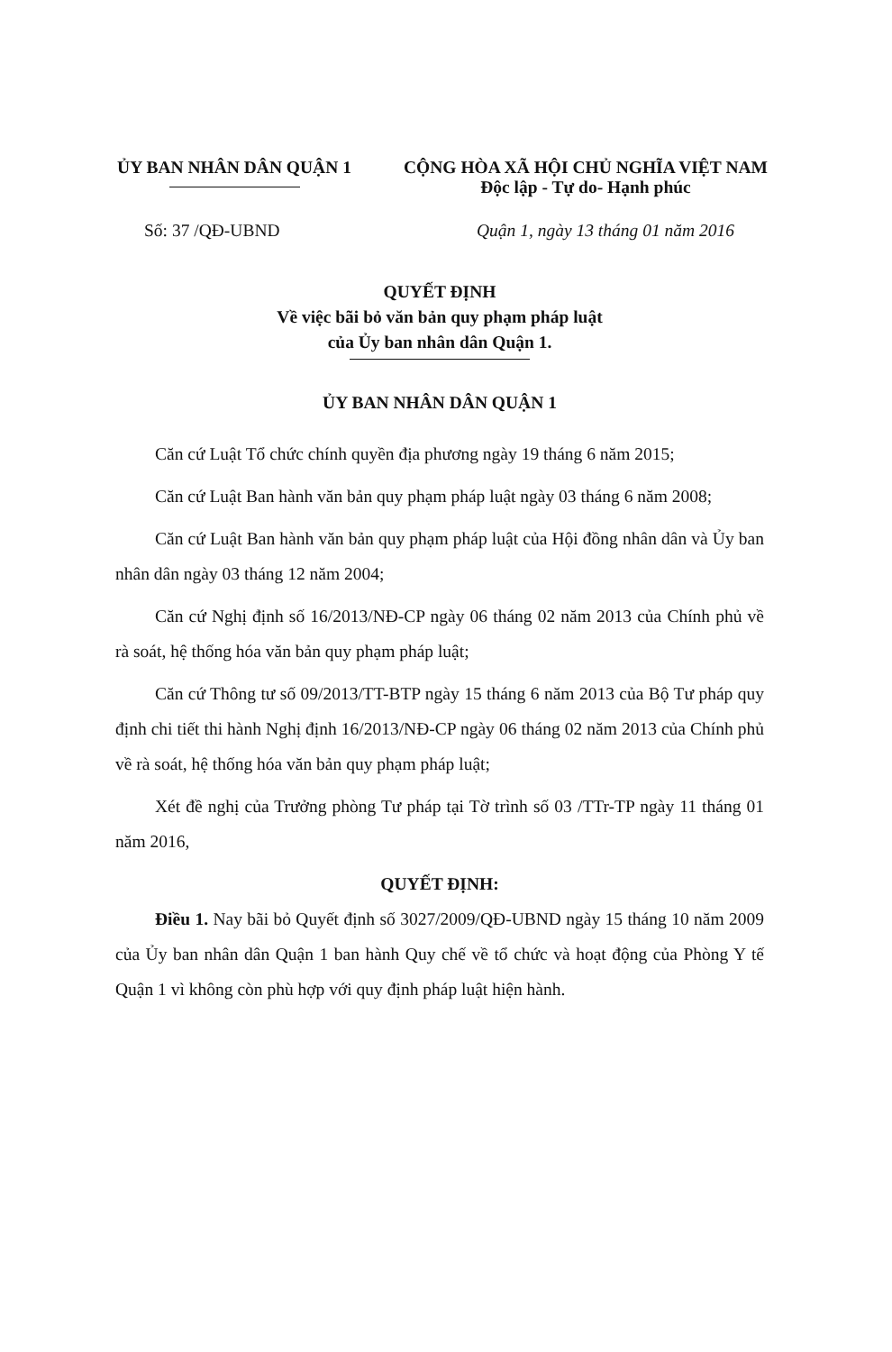ỦY BAN NHÂN DÂN QUẬN 1 CỘNG HÒA XÃ HỘI CHỦ NGHĨA VIỆT NAM
Độc lập - Tự do- Hạnh phúc
Số: 37 /QĐ-UBND Quận 1, ngày 13 tháng 01 năm 2016
QUYẾT ĐỊNH
Về việc bãi bỏ văn bản quy phạm pháp luật
của Ủy ban nhân dân Quận 1.
ỦY BAN NHÂN DÂN QUẬN 1
Căn cứ Luật Tổ chức chính quyền địa phương ngày 19 tháng 6 năm 2015;
Căn cứ Luật Ban hành văn bản quy phạm pháp luật ngày 03 tháng 6 năm 2008;
Căn cứ Luật Ban hành văn bản quy phạm pháp luật của Hội đồng nhân dân và Ủy ban nhân dân ngày 03 tháng 12 năm 2004;
Căn cứ Nghị định số 16/2013/NĐ-CP ngày 06 tháng 02 năm 2013 của Chính phủ về rà soát, hệ thống hóa văn bản quy phạm pháp luật;
Căn cứ Thông tư số 09/2013/TT-BTP ngày 15 tháng 6 năm 2013 của Bộ Tư pháp quy định chi tiết thi hành Nghị định 16/2013/NĐ-CP ngày 06 tháng 02 năm 2013 của Chính phủ về rà soát, hệ thống hóa văn bản quy phạm pháp luật;
Xét đề nghị của Trưởng phòng Tư pháp tại Tờ trình số 03 /TTr-TP ngày 11 tháng 01 năm 2016,
QUYẾT ĐỊNH:
Điều 1. Nay bãi bỏ Quyết định số 3027/2009/QĐ-UBND ngày 15 tháng 10 năm 2009 của Ủy ban nhân dân Quận 1 ban hành Quy chế về tổ chức và hoạt động của Phòng Y tế Quận 1 vì không còn phù hợp với quy định pháp luật hiện hành.